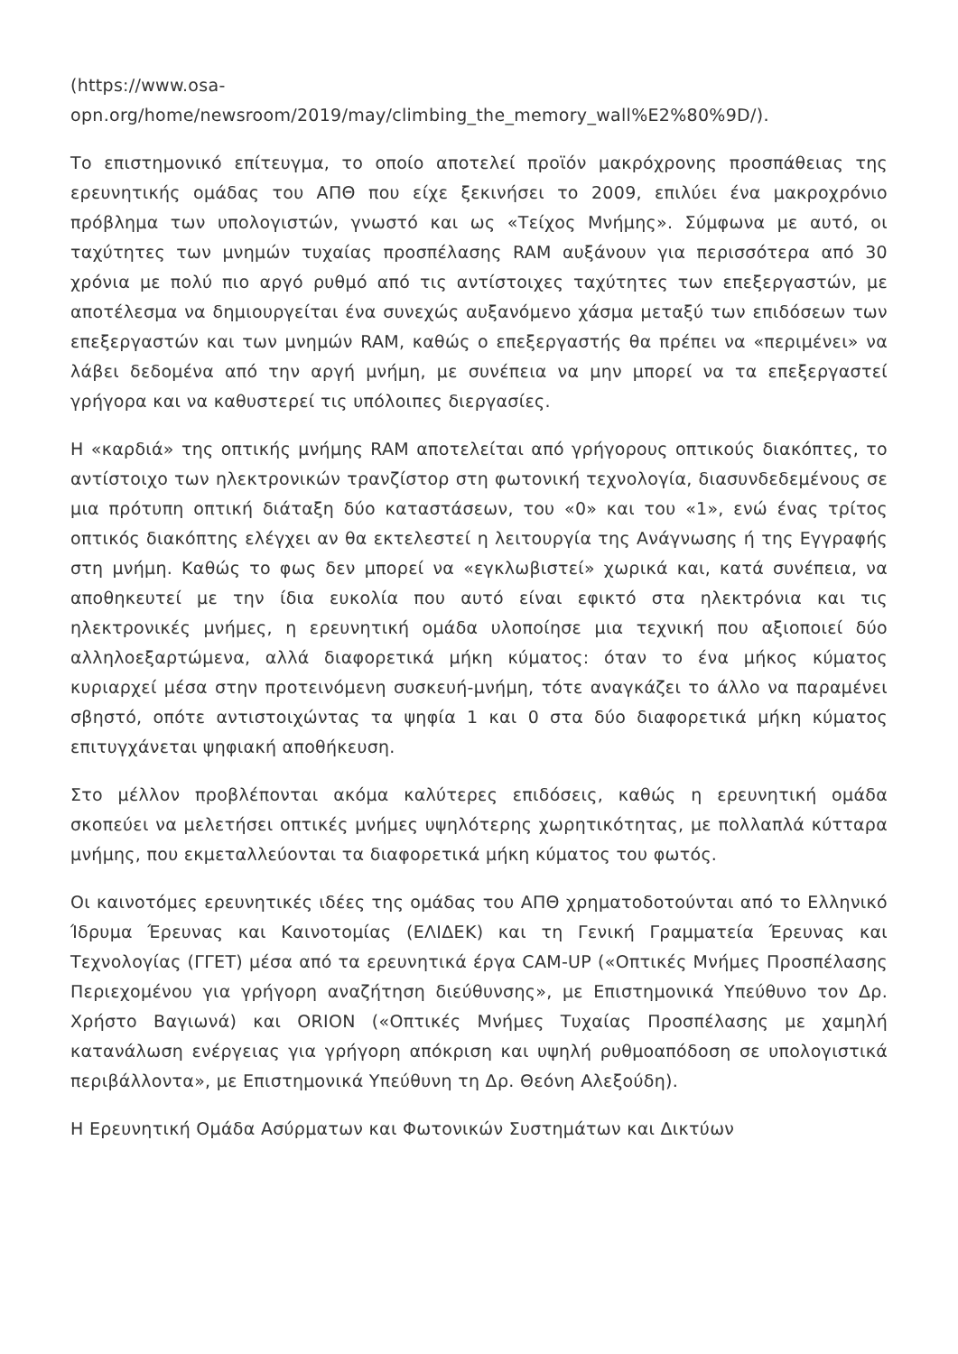(https://www.osa-
opn.org/home/newsroom/2019/may/climbing_the_memory_wall%E2%80%9D/).
Το επιστημονικό επίτευγμα, το οποίο αποτελεί προϊόν μακρόχρονης προσπάθειας της ερευνητικής ομάδας του ΑΠΘ που είχε ξεκινήσει το 2009, επιλύει ένα μακροχρόνιο πρόβλημα των υπολογιστών, γνωστό και ως «Τείχος Μνήμης». Σύμφωνα με αυτό, οι ταχύτητες των μνημών τυχαίας προσπέλασης RAM αυξάνουν για περισσότερα από 30 χρόνια με πολύ πιο αργό ρυθμό από τις αντίστοιχες ταχύτητες των επεξεργαστών, με αποτέλεσμα να δημιουργείται ένα συνεχώς αυξανόμενο χάσμα μεταξύ των επιδόσεων των επεξεργαστών και των μνημών RAM, καθώς ο επεξεργαστής θα πρέπει να «περιμένει» να λάβει δεδομένα από την αργή μνήμη, με συνέπεια να μην μπορεί να τα επεξεργαστεί γρήγορα και να καθυστερεί τις υπόλοιπες διεργασίες.
Η «καρδιά» της οπτικής μνήμης RAM αποτελείται από γρήγορους οπτικούς διακόπτες, το αντίστοιχο των ηλεκτρονικών τρανζίστορ στη φωτονική τεχνολογία, διασυνδεδεμένους σε μια πρότυπη οπτική διάταξη δύο καταστάσεων, του «0» και του «1», ενώ ένας τρίτος οπτικός διακόπτης ελέγχει αν θα εκτελεστεί η λειτουργία της Ανάγνωσης ή της Εγγραφής στη μνήμη. Καθώς το φως δεν μπορεί να «εγκλωβιστεί» χωρικά και, κατά συνέπεια, να αποθηκευτεί με την ίδια ευκολία που αυτό είναι εφικτό στα ηλεκτρόνια και τις ηλεκτρονικές μνήμες, η ερευνητική ομάδα υλοποίησε μια τεχνική που αξιοποιεί δύο αλληλοεξαρτώμενα, αλλά διαφορετικά μήκη κύματος: όταν το ένα μήκος κύματος κυριαρχεί μέσα στην προτεινόμενη συσκευή-μνήμη, τότε αναγκάζει το άλλο να παραμένει σβηστό, οπότε αντιστοιχώντας τα ψηφία 1 και 0 στα δύο διαφορετικά μήκη κύματος επιτυγχάνεται ψηφιακή αποθήκευση.
Στο μέλλον προβλέπονται ακόμα καλύτερες επιδόσεις, καθώς η ερευνητική ομάδα σκοπεύει να μελετήσει οπτικές μνήμες υψηλότερης χωρητικότητας, με πολλαπλά κύτταρα μνήμης, που εκμεταλλεύονται τα διαφορετικά μήκη κύματος του φωτός.
Οι καινοτόμες ερευνητικές ιδέες της ομάδας του ΑΠΘ χρηματοδοτούνται από το Ελληνικό Ίδρυμα Έρευνας και Καινοτομίας (ΕΛΙΔΕΚ) και τη Γενική Γραμματεία Έρευνας και Τεχνολογίας (ΓΓΕΤ) μέσα από τα ερευνητικά έργα CAM-UP («Οπτικές Μνήμες Προσπέλασης Περιεχομένου για γρήγορη αναζήτηση διεύθυνσης», με Επιστημονικά Υπεύθυνο τον Δρ. Χρήστο Βαγιωνά) και ORION («Οπτικές Μνήμες Τυχαίας Προσπέλασης με χαμηλή κατανάλωση ενέργειας για γρήγορη απόκριση και υψηλή ρυθμοαπόδοση σε υπολογιστικά περιβάλλοντα», με Επιστημονικά Υπεύθυνη τη Δρ. Θεόνη Αλεξούδη).
Η Ερευνητική Ομάδα Ασύρματων και Φωτονικών Συστημάτων και Δικτύων